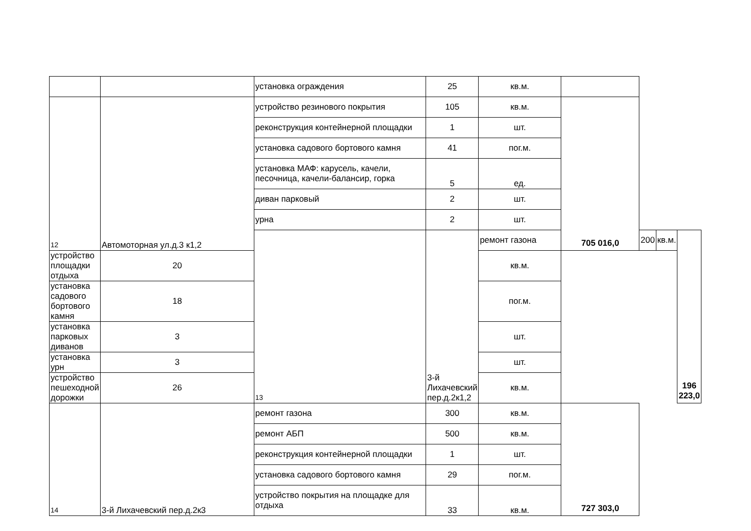| | | установка ограждения | 25 | кв.м. | | | | |
| 12 | Автомоторная ул.д.3 к1,2 | устройство резинового покрытия | 105 | кв.м. | 705 016,0 | | | |
| | | реконструкция контейнерной площадки | 1 | шт. | | | | |
| | | установка садового бортового камня | 41 | пог.м. | | | | |
| | | установка МАФ: карусель, качели, песочница, качели-балансир, горка | 5 | ед. | | | | |
| | | диван парковый | 2 | шт. | | | | |
| | | урна | 2 | шт. | | | | |
| | | 13 | 3-й Лихачевский пер.д.2к1,2 | ремонт газона | | 200 | кв.м. | 196 223,0 |
| устройство площадки отдыха | 20 | | | кв.м. | | | | |
| установка садового бортового камня | 18 | | | пог.м. | | | | |
| установка парковых диванов | 3 | | | шт. | | | | |
| установка урн | 3 | | | шт. | | | | |
| устройство пешеходной дорожки | 26 | | | кв.м. | | | | |
| 14 | 3-й Лихачевский пер.д.2к3 | ремонт газона | 300 | кв.м. | 727 303,0 | | | |
| | | ремонт АБП | 500 | кв.м. | | | | |
| | | реконструкция контейнерной площадки | 1 | шт. | | | | |
| | | установка садового бортового камня | 29 | пог.м. | | | | |
| | | устройство покрытия на площадке для отдыха | 33 | кв.м. | | | | |